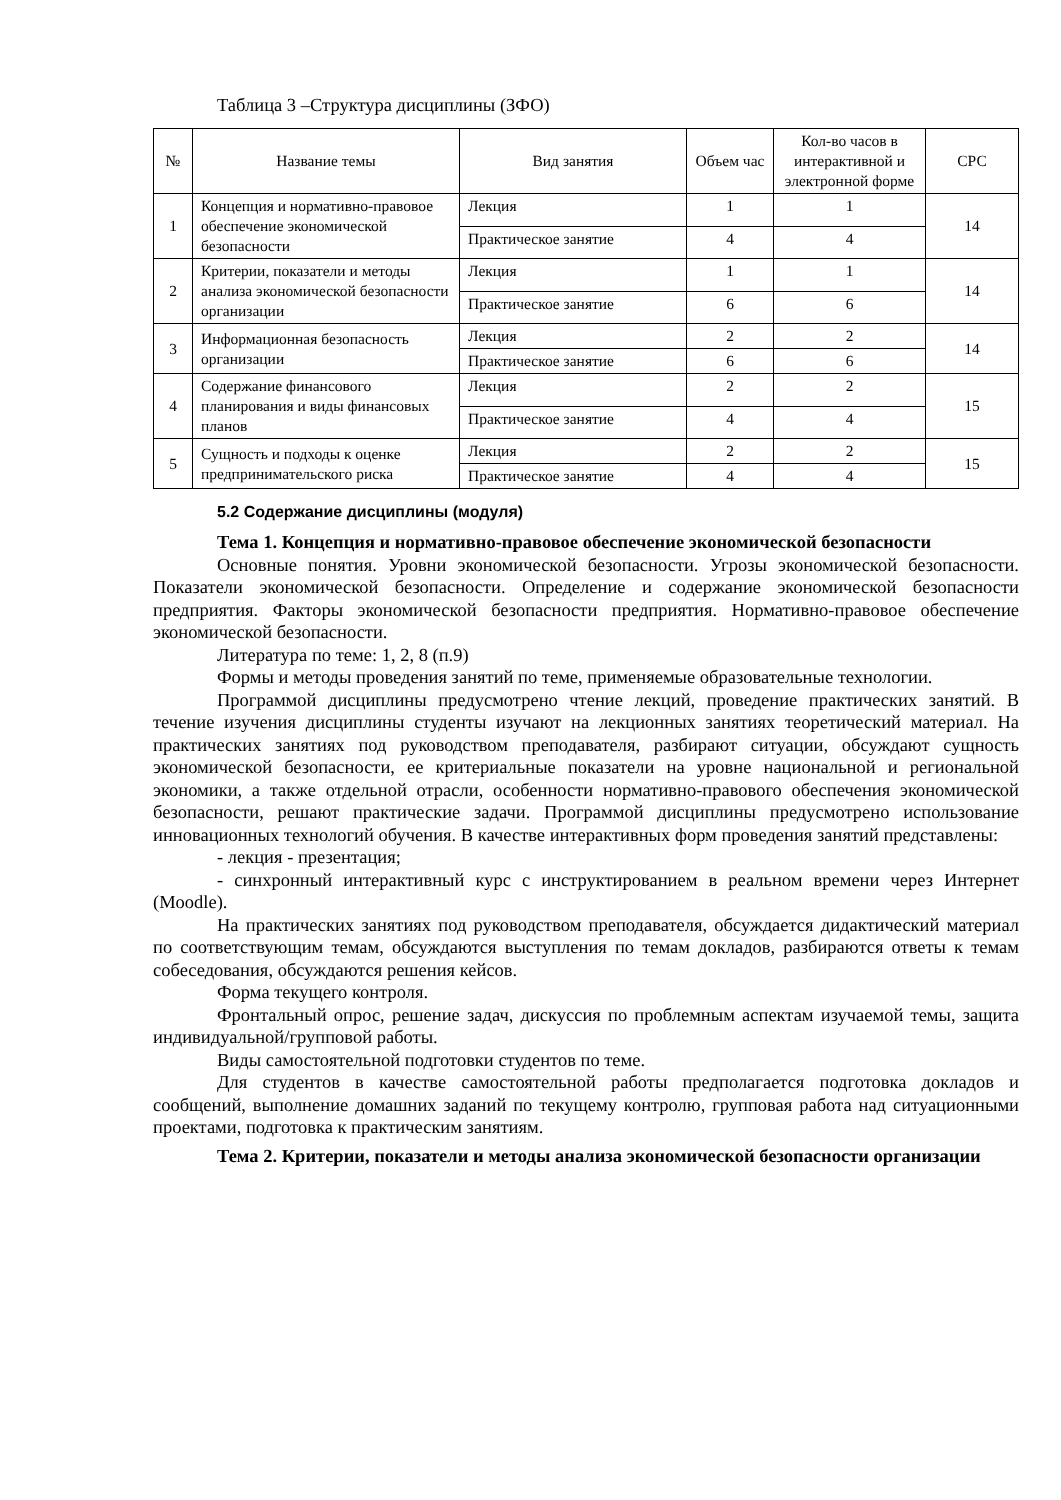Таблица 3 –Структура дисциплины (ЗФО)
| № | Название темы | Вид занятия | Объем час | Кол-во часов в интерактивной и электронной форме | СРС |
| --- | --- | --- | --- | --- | --- |
| 1 | Концепция и нормативно-правовое обеспечение экономической безопасности | Лекция | 1 | 1 | 14 |
| | | Практическое занятие | 4 | 4 | |
| 2 | Критерии, показатели и методы анализа экономической безопасности организации | Лекция | 1 | 1 | 14 |
| | | Практическое занятие | 6 | 6 | |
| 3 | Информационная безопасность организации | Лекция | 2 | 2 | 14 |
| | | Практическое занятие | 6 | 6 | |
| 4 | Содержание финансового планирования и виды финансовых планов | Лекция | 2 | 2 | 15 |
| | | Практическое занятие | 4 | 4 | |
| 5 | Сущность и подходы к оценке предпринимательского риска | Лекция | 2 | 2 | 15 |
| | | Практическое занятие | 4 | 4 | |
5.2 Содержание дисциплины (модуля)
Тема 1. Концепция и нормативно-правовое обеспечение экономической безопасности
Основные понятия. Уровни экономической безопасности. Угрозы экономической безопасности. Показатели экономической безопасности. Определение и содержание экономической безопасности предприятия. Факторы экономической безопасности предприятия. Нормативно-правовое обеспечение экономической безопасности.
Литература по теме: 1, 2, 8 (п.9)
Формы и методы проведения занятий по теме, применяемые образовательные технологии.
Программой дисциплины предусмотрено чтение лекций, проведение практических занятий. В течение изучения дисциплины студенты изучают на лекционных занятиях теоретический материал. На практических занятиях под руководством преподавателя, разбирают ситуации, обсуждают сущность экономической безопасности, ее критериальные показатели на уровне национальной и региональной экономики, а также отдельной отрасли, особенности нормативно-правового обеспечения экономической безопасности, решают практические задачи. Программой дисциплины предусмотрено использование инновационных технологий обучения. В качестве интерактивных форм проведения занятий представлены:
- лекция - презентация;
- синхронный интерактивный курс с инструктированием в реальном времени через Интернет (Moodle).
На практических занятиях под руководством преподавателя, обсуждается дидактический материал по соответствующим темам, обсуждаются выступления по темам докладов, разбираются ответы к темам собеседования, обсуждаются решения кейсов.
Форма текущего контроля.
Фронтальный опрос, решение задач, дискуссия по проблемным аспектам изучаемой темы, защита индивидуальной/групповой работы.
Виды самостоятельной подготовки студентов по теме.
Для студентов в качестве самостоятельной работы предполагается подготовка докладов и сообщений, выполнение домашних заданий по текущему контролю, групповая работа над ситуационными проектами, подготовка к практическим занятиям.
Тема 2. Критерии, показатели и методы анализа экономической безопасности организации